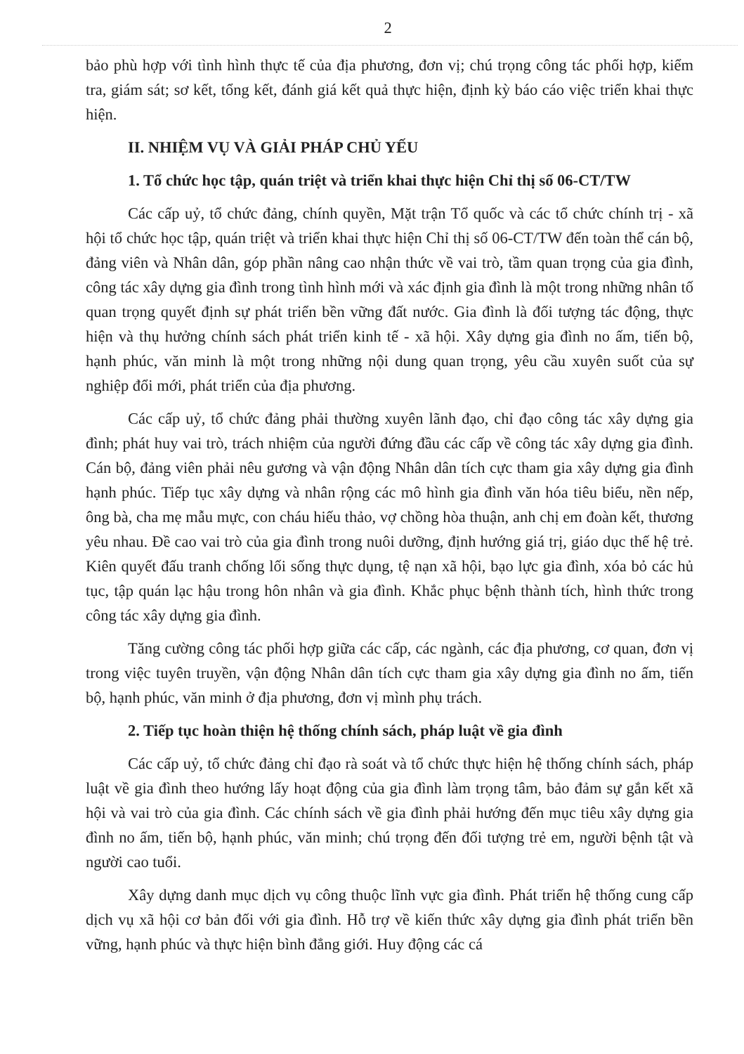2
bảo phù hợp với tình hình thực tế của địa phương, đơn vị; chú trọng công tác phối hợp, kiểm tra, giám sát; sơ kết, tổng kết, đánh giá kết quả thực hiện, định kỳ báo cáo việc triển khai thực hiện.
II. NHIỆM VỤ VÀ GIẢI PHÁP CHỦ YẾU
1. Tổ chức học tập, quán triệt và triển khai thực hiện Chỉ thị số 06-CT/TW
Các cấp uỷ, tổ chức đảng, chính quyền, Mặt trận Tổ quốc và các tổ chức chính trị - xã hội tổ chức học tập, quán triệt và triển khai thực hiện Chỉ thị số 06-CT/TW đến toàn thể cán bộ, đảng viên và Nhân dân, góp phần nâng cao nhận thức về vai trò, tầm quan trọng của gia đình, công tác xây dựng gia đình trong tình hình mới và xác định gia đình là một trong những nhân tố quan trọng quyết định sự phát triển bền vững đất nước. Gia đình là đối tượng tác động, thực hiện và thụ hưởng chính sách phát triển kinh tế - xã hội. Xây dựng gia đình no ấm, tiến bộ, hạnh phúc, văn minh là một trong những nội dung quan trọng, yêu cầu xuyên suốt của sự nghiệp đổi mới, phát triển của địa phương.
Các cấp uỷ, tổ chức đảng phải thường xuyên lãnh đạo, chỉ đạo công tác xây dựng gia đình; phát huy vai trò, trách nhiệm của người đứng đầu các cấp về công tác xây dựng gia đình. Cán bộ, đảng viên phải nêu gương và vận động Nhân dân tích cực tham gia xây dựng gia đình hạnh phúc. Tiếp tục xây dựng và nhân rộng các mô hình gia đình văn hóa tiêu biểu, nền nếp, ông bà, cha mẹ mẫu mực, con cháu hiếu thảo, vợ chồng hòa thuận, anh chị em đoàn kết, thương yêu nhau. Đề cao vai trò của gia đình trong nuôi dưỡng, định hướng giá trị, giáo dục thế hệ trẻ. Kiên quyết đấu tranh chống lối sống thực dụng, tệ nạn xã hội, bạo lực gia đình, xóa bỏ các hủ tục, tập quán lạc hậu trong hôn nhân và gia đình. Khắc phục bệnh thành tích, hình thức trong công tác xây dựng gia đình.
Tăng cường công tác phối hợp giữa các cấp, các ngành, các địa phương, cơ quan, đơn vị trong việc tuyên truyền, vận động Nhân dân tích cực tham gia xây dựng gia đình no ấm, tiến bộ, hạnh phúc, văn minh ở địa phương, đơn vị mình phụ trách.
2. Tiếp tục hoàn thiện hệ thống chính sách, pháp luật về gia đình
Các cấp uỷ, tổ chức đảng chỉ đạo rà soát và tổ chức thực hiện hệ thống chính sách, pháp luật về gia đình theo hướng lấy hoạt động của gia đình làm trọng tâm, bảo đảm sự gắn kết xã hội và vai trò của gia đình. Các chính sách về gia đình phải hướng đến mục tiêu xây dựng gia đình no ấm, tiến bộ, hạnh phúc, văn minh; chú trọng đến đối tượng trẻ em, người bệnh tật và người cao tuổi.
Xây dựng danh mục dịch vụ công thuộc lĩnh vực gia đình. Phát triển hệ thống cung cấp dịch vụ xã hội cơ bản đối với gia đình. Hỗ trợ về kiến thức xây dựng gia đình phát triển bền vững, hạnh phúc và thực hiện bình đẳng giới. Huy động các cá